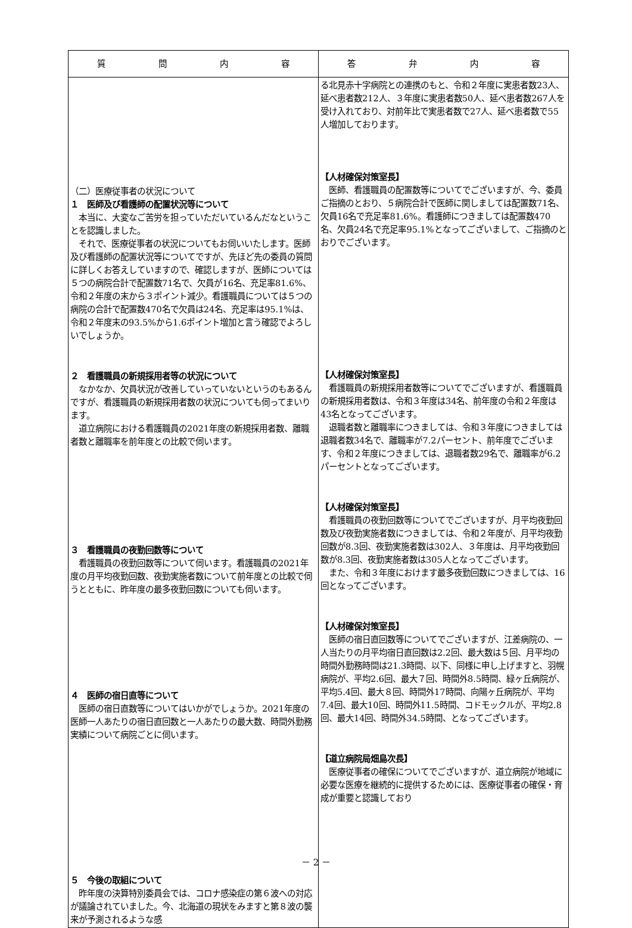| 質 問 内 容 | 答 弁 内 容 |
| --- | --- |
| （二）医療従事者の状況について １ 医師及び看護師の配置状況等について 本当に、大変なご苦労を担っていただいているんだなということを認識しました。 それで、医療従事者の状況についてもお伺いいたします。医師及び看護師の配置状況等についてですが、先ほど先の委員の質問に詳しくお答えしていますので、確認しますが、医師については５つの病院合計で配置数71名で、欠員が16名、充足率81.6%、令和２年度の末から３ポイント減少。看護職員については５つの病院の合計で配置数470名で欠員は24名、充足率は95.1%は、令和２年度末の93.5%から1.6ポイント増加と言う確認でよろしいでしょうか。 ２ 看護職員の新規採用者等の状況について なかなか、欠員状況が改善していっていないというのもあるんですが、看護職員の新規採用者数の状況についても伺ってまいります。 道立病院における看護職員の2021年度の新規採用者数、離職者数と離職率を前年度との比較で伺います。 ３ 看護職員の夜勤回数等について 看護職員の夜勤回数等について伺います。看護職員の2021年度の月平均夜勤回数、夜勤実施者数について前年度との比較で伺うとともに、昨年度の最多夜勤回数についても伺います。 ４ 医師の宿日直等について 医師の宿日直数等についてはいかがでしょうか。2021年度の医師一人あたりの宿日直回数と一人あたりの最大数、時間外勤務実績について病院ごとに伺います。 ５ 今後の取組について 昨年度の決算特別委員会では、コロナ感染症の第６波への対応が議論されていました。今、北海道の現状をみますと第８波の襲来が予測されるような感 | る北見赤十字病院との連携のもと、令和２年度に実患者数23人、延べ患者数212人、３年度に実患者数50人、延べ患者数267人を受け入れており、対前年比で実患者数で27人、延べ患者数で55人増加しております。 【人材確保対策室長】 医師、看護職員の配置数等についてでございますが、今、委員ご指摘のとおり、５病院合計で医師に関しましては配置数71名、欠員16名で充足率81.6%。看護師につきましては配置数470名、欠員24名で充足率95.1%となってございまして、ご指摘のとおりでございます。 【人材確保対策室長】 看護職員の新規採用者数等についてでございますが、看護職員の新規採用者数は、令和３年度は34名、前年度の令和２年度は43名となってございます。 退職者数と離職率につきましては、令和３年度につきましては退職者数34名で、離職率が7.2パーセント、前年度でございます、令和２年度につきましては、退職者数29名で、離職率が6.2パーセントとなってございます。 【人材確保対策室長】 看護職員の夜勤回数等についてでございますが、月平均夜勤回数及び夜勤実施者数につきましては、令和２年度が、月平均夜勤回数が8.3回、夜勤実施者数は302人、３年度は、月平均夜勤回数が8.3回、夜勤実施者数は305人となってございます。 また、令和３年度におけます最多夜勤回数につきましては、16回となってございます。 【人材確保対策室長】 医師の宿日直回数等についてでございますが、江差病院の、一人当たりの月平均宿日直回数は2.2回、最大数は５回、月平均の時間外勤務時間は21.3時間、以下、同様に申し上げますと、羽幌病院が、平均2.6回、最大７回、時間外8.5時間、緑ヶ丘病院が、平均5.4回、最大８回、時間外17時間、向陽ヶ丘病院が、平均7.4回、最大10回、時間外11.5時間、コドモックルが、平均2.8回、最大14回、時間外34.5時間、となってございます。 【道立病院局畑島次長】 医療従事者の確保についてでございますが、道立病院が地域に必要な医療を継続的に提供するためには、医療従事者の確保・育成が重要と認識しており |
－ 2 －